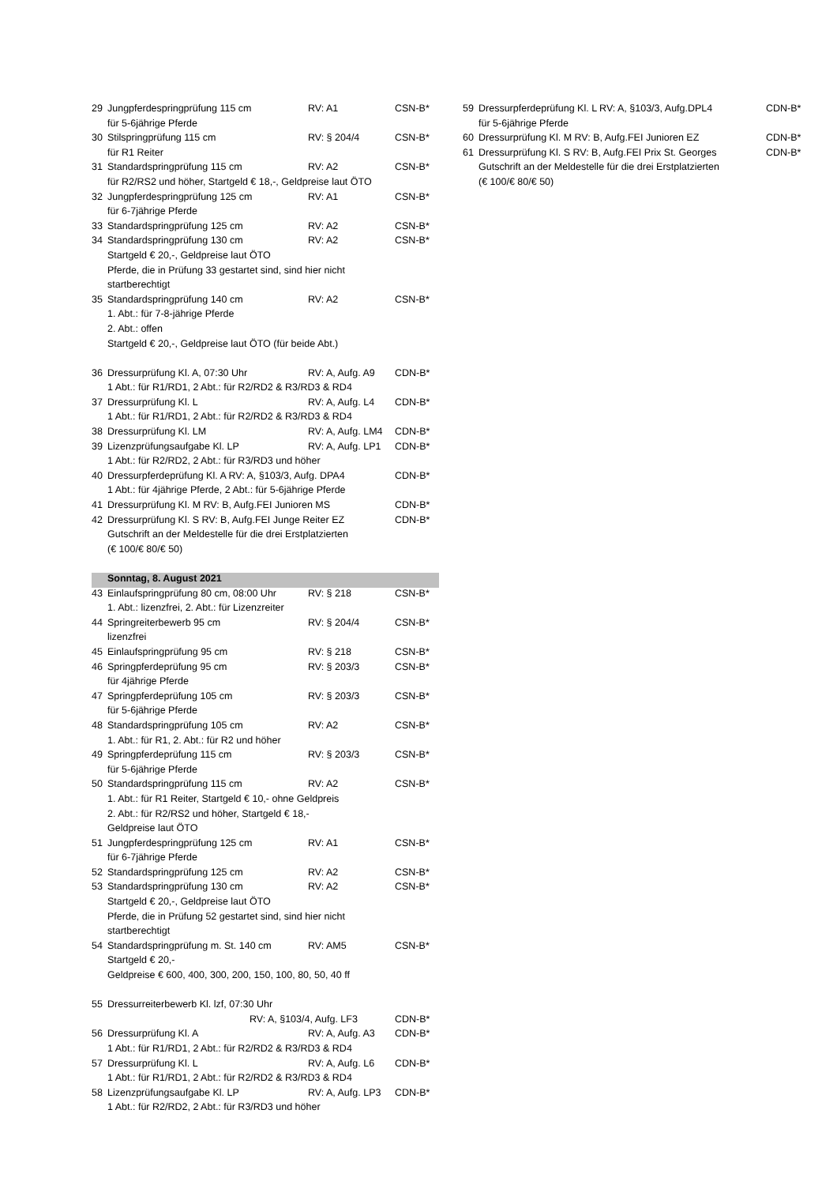| 29 | Jungpferdespringprüfung 115 cm | RV: A1 | CSN-B* |
| | für 5-6jährige Pferde | | |
| 30 | Stilspringprüfung 115 cm | RV: § 204/4 | CSN-B* |
| | für R1 Reiter | | |
| 31 | Standardspringprüfung 115 cm | RV: A2 | CSN-B* |
| | für R2/RS2 und höher, Startgeld € 18,-, Geldpreise laut ÖTO | | |
| 32 | Jungpferdespringprüfung 125 cm | RV: A1 | CSN-B* |
| | für 6-7jährige Pferde | | |
| 33 | Standardspringprüfung 125 cm | RV: A2 | CSN-B* |
| 34 | Standardspringprüfung 130 cm | RV: A2 | CSN-B* |
| | Startgeld € 20,-, Geldpreise laut ÖTO | | |
| | Pferde, die in Prüfung 33 gestartet sind, sind hier nicht | | |
| | startberechtigt | | |
| 35 | Standardspringprüfung 140 cm | RV: A2 | CSN-B* |
| | 1. Abt.: für 7-8-jährige Pferde | | |
| | 2. Abt.: offen | | |
| | Startgeld € 20,-, Geldpreise laut ÖTO (für beide Abt.) | | |
| 36 | Dressurprüfung Kl. A, 07:30 Uhr | RV: A, Aufg. A9 | CDN-B* |
| | 1 Abt.: für R1/RD1, 2 Abt.: für R2/RD2 & R3/RD3 & RD4 | | |
| 37 | Dressurprüfung Kl. L | RV: A, Aufg. L4 | CDN-B* |
| | 1 Abt.: für R1/RD1, 2 Abt.: für R2/RD2 & R3/RD3 & RD4 | | |
| 38 | Dressurprüfung Kl. LM | RV: A, Aufg. LM4 | CDN-B* |
| 39 | Lizenzprüfungsaufgabe Kl. LP | RV: A, Aufg. LP1 | CDN-B* |
| | 1 Abt.: für R2/RD2, 2 Abt.: für R3/RD3 und höher | | |
| 40 | Dressurpferdeprüfung Kl. A RV: A, §103/3, Aufg. DPA4 | | CDN-B* |
| | 1 Abt.: für 4jährige Pferde, 2 Abt.: für 5-6jährige Pferde | | |
| 41 | Dressurprüfung Kl. M RV: B, Aufg.FEI Junioren MS | | CDN-B* |
| 42 | Dressurprüfung Kl. S RV: B, Aufg.FEI Junge Reiter EZ | | CDN-B* |
| | Gutschrift an der Meldestelle für die drei Erstplatzierten | | |
| | (€ 100/€ 80/€ 50) | | |
| | Sonntag, 8. August 2021 | | |
| 43 | Einlaufspringprüfung 80 cm, 08:00 Uhr | RV: § 218 | CSN-B* |
| | 1. Abt.: lizenzfrei, 2. Abt.: für Lizenzreiter | | |
| 44 | Springreiterbewerb 95 cm | RV: § 204/4 | CSN-B* |
| | lizenzfrei | | |
| 45 | Einlaufspringprüfung 95 cm | RV: § 218 | CSN-B* |
| 46 | Springpferdeprüfung 95 cm | RV: § 203/3 | CSN-B* |
| | für 4jährige Pferde | | |
| 47 | Springpferdeprüfung 105 cm | RV: § 203/3 | CSN-B* |
| | für 5-6jährige Pferde | | |
| 48 | Standardspringprüfung 105 cm | RV: A2 | CSN-B* |
| | 1. Abt.: für R1, 2. Abt.: für R2 und höher | | |
| 49 | Springpferdeprüfung 115 cm | RV: § 203/3 | CSN-B* |
| | für 5-6jährige Pferde | | |
| 50 | Standardspringprüfung 115 cm | RV: A2 | CSN-B* |
| | 1. Abt.: für R1 Reiter, Startgeld € 10,- ohne Geldpreis | | |
| | 2. Abt.: für R2/RS2 und höher, Startgeld € 18,- | | |
| | Geldpreise laut ÖTO | | |
| 51 | Jungpferdespringprüfung 125 cm | RV: A1 | CSN-B* |
| | für 6-7jährige Pferde | | |
| 52 | Standardspringprüfung 125 cm | RV: A2 | CSN-B* |
| 53 | Standardspringprüfung 130 cm | RV: A2 | CSN-B* |
| | Startgeld € 20,-, Geldpreise laut ÖTO | | |
| | Pferde, die in Prüfung 52 gestartet sind, sind hier nicht | | |
| | startberechtigt | | |
| 54 | Standardspringprüfung m. St. 140 cm | RV: AM5 | CSN-B* |
| | Startgeld € 20,- | | |
| | Geldpreise € 600, 400, 300, 200, 150, 100, 80, 50, 40 ff | | |
| 55 | Dressurreiterbewerb Kl. lzf, 07:30 Uhr | | |
| | RV: A, §103/4, Aufg. LF3 | | CDN-B* |
| 56 | Dressurprüfung Kl. A | RV: A, Aufg. A3 | CDN-B* |
| | 1 Abt.: für R1/RD1, 2 Abt.: für R2/RD2 & R3/RD3 & RD4 | | |
| 57 | Dressurprüfung Kl. L | RV: A, Aufg. L6 | CDN-B* |
| | 1 Abt.: für R1/RD1, 2 Abt.: für R2/RD2 & R3/RD3 & RD4 | | |
| 58 | Lizenzprüfungsaufgabe Kl. LP | RV: A, Aufg. LP3 | CDN-B* |
| | 1 Abt.: für R2/RD2, 2 Abt.: für R3/RD3 und höher | | |
| 59 | Dressurpferdeprüfung Kl. L RV: A, §103/3, Aufg.DPL4 | CDN-B* |
| | für 5-6jährige Pferde | |
| 60 | Dressurprüfung Kl. M RV: B, Aufg.FEI Junioren EZ | CDN-B* |
| 61 | Dressurprüfung Kl. S RV: B, Aufg.FEI Prix St. Georges | CDN-B* |
| | Gutschrift an der Meldestelle für die drei Erstplatzierten | |
| | (€ 100/€ 80/€ 50) | |